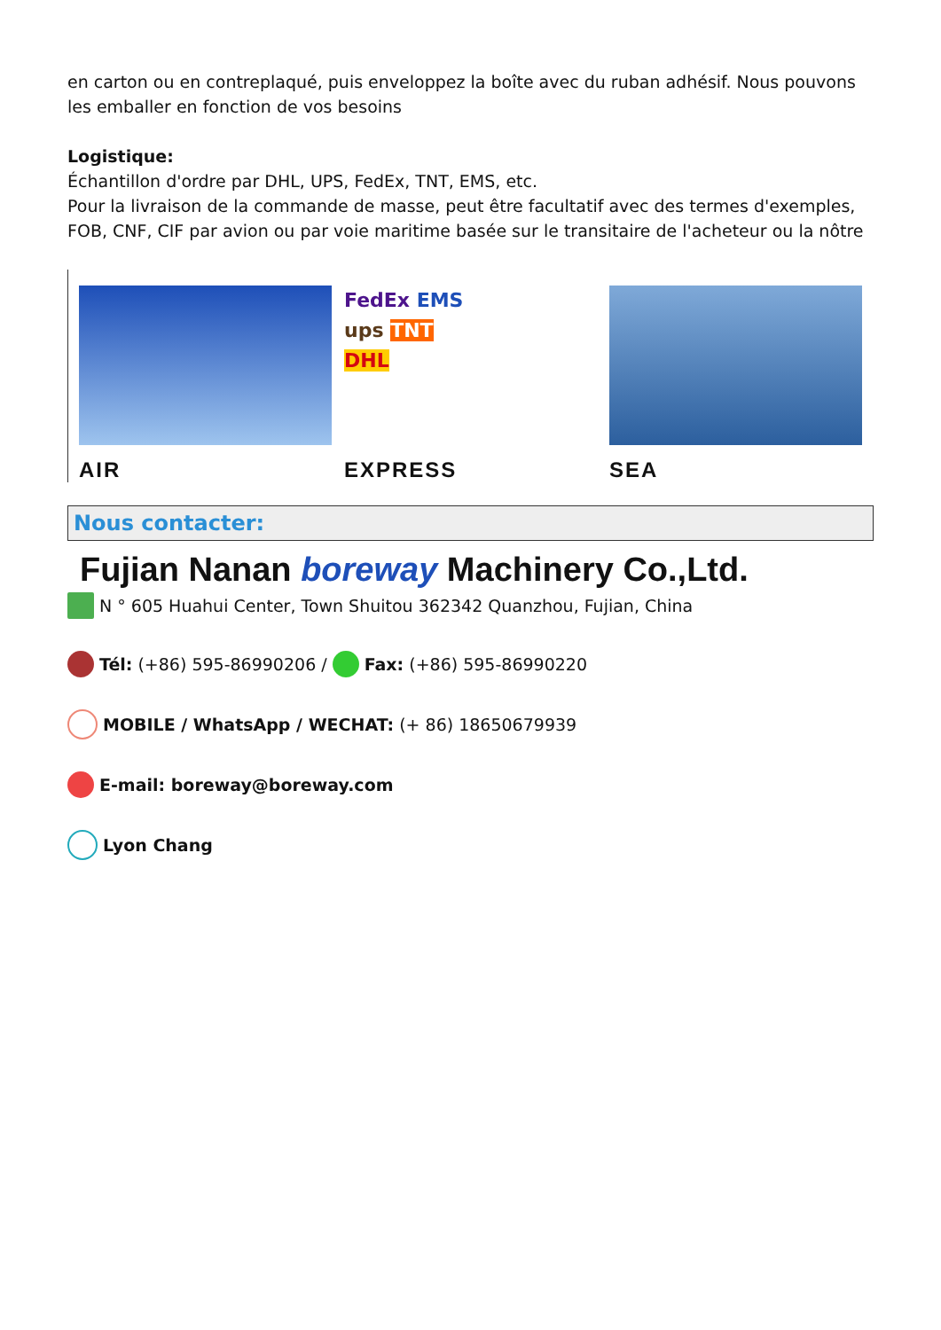en carton ou en contreplaqué, puis enveloppez la boîte avec du ruban adhésif. Nous pouvons les emballer en fonction de vos besoins
Logistique:
Échantillon d'ordre par DHL, UPS, FedEx, TNT, EMS, etc.
Pour la livraison de la commande de masse, peut être facultatif avec des termes d'exemples, FOB, CNF, CIF par avion ou par voie maritime basée sur le transitaire de l'acheteur ou la nôtre
AIR
FedEx EMS
ups TNT
DHL
EXPRESS
SEA
Nous contacter:
Fujian Nanan boreway Machinery Co.,Ltd.
N ° 605 Huahui Center, Town Shuitou 362342 Quanzhou, Fujian, China
Tél: (+86) 595-86990206 / Fax: (+86) 595-86990220
MOBILE / WhatsApp / WECHAT: (+ 86) 18650679939
E-mail: boreway@boreway.com
Lyon Chang